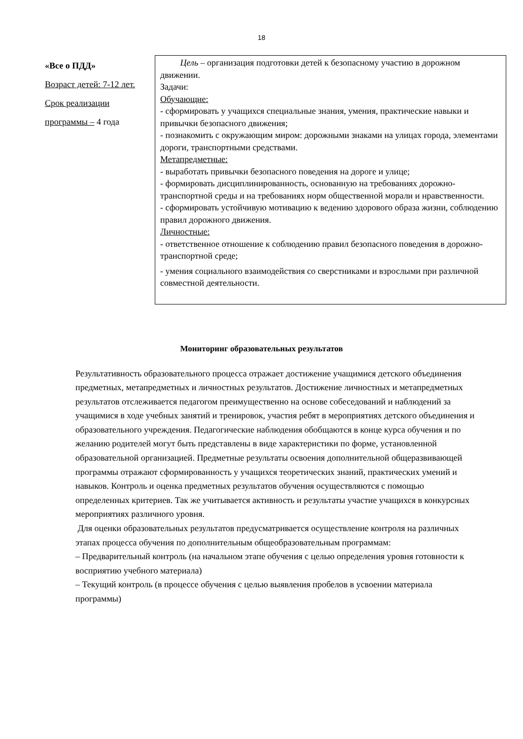18
| «Все о ПДД» Возраст детей: 7-12 лет. Срок реализации программы – 4 года | Цель – организация подготовки детей к безопасному участию в дорожном движении. Задачи: Обучающие: - сформировать у учащихся специальные знания, умения, практические навыки и привычки безопасного движения; - познакомить с окружающим миром: дорожными знаками на улицах города, элементами дороги, транспортными средствами. Метапредметные: - выработать привычки безопасного поведения на дороге и улице; - формировать дисциплинированность, основанную на требованиях дорожно-транспортной среды и на требованиях норм общественной морали и нравственности. - сформировать устойчивую мотивацию к ведению здорового образа жизни, соблюдению правил дорожного движения. Личностные: - ответственное отношение к соблюдению правил безопасного поведения в дорожно-транспортной среде; - умения социального взаимодействия со сверстниками и взрослыми при различной совместной деятельности. |
Мониторинг образовательных результатов
Результативность образовательного процесса отражает достижение учащимися детского объединения предметных, метапредметных и личностных результатов. Достижение личностных и метапредметных результатов отслеживается педагогом преимущественно на основе собеседований и наблюдений за учащимися в ходе учебных занятий и тренировок, участия ребят в мероприятиях детского объединения и образовательного учреждения. Педагогические наблюдения обобщаются в конце курса обучения и по желанию родителей могут быть представлены в виде характеристики по форме, установленной образовательной организацией. Предметные результаты освоения дополнительной общеразвивающей программы отражают сформированность у учащихся теоретических знаний, практических умений и навыков. Контроль и оценка предметных результатов обучения осуществляются с помощью определенных критериев. Так же учитывается активность и результаты участие учащихся в конкурсных мероприятиях различного уровня.
Для оценки образовательных результатов предусматривается осуществление контроля на различных этапах процесса обучения по дополнительным общеобразовательным программам:
– Предварительный контроль (на начальном этапе обучения с целью определения уровня готовности к восприятию учебного материала)
– Текущий контроль (в процессе обучения с целью выявления пробелов в усвоении материала программы)